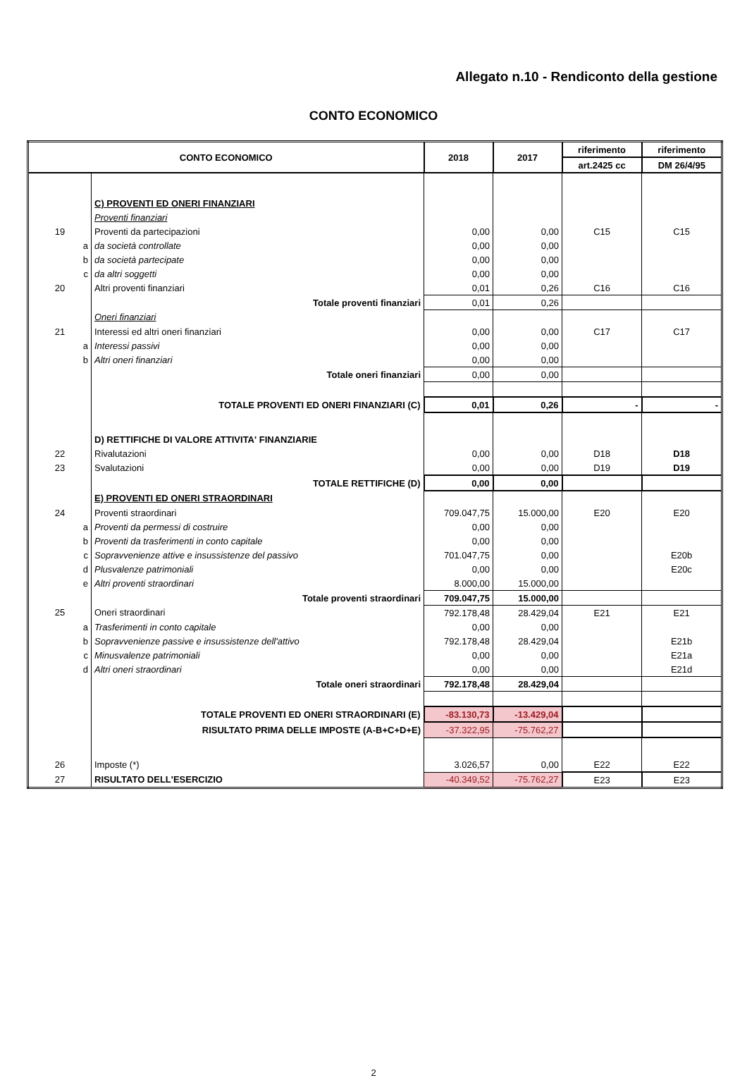Allegato n.10 - Rendiconto della gestione
CONTO ECONOMICO
| CONTO ECONOMICO | | 2018 | 2017 | riferimento | riferimento |
| --- | --- | --- | --- | --- | --- |
| | | | | art.2425 cc | DM 26/4/95 |
| | C) PROVENTI ED ONERI FINANZIARI | | | | |
| | Proventi finanziari | | | | |
| 19 | Proventi da partecipazioni | 0,00 | 0,00 | C15 | C15 |
| a | da società controllate | 0,00 | 0,00 | | |
| b | da società partecipate | 0,00 | 0,00 | | |
| c | da altri soggetti | 0,00 | 0,00 | | |
| 20 | Altri proventi finanziari | 0,01 | 0,26 | C16 | C16 |
| | Totale proventi finanziari | 0,01 | 0,26 | | |
| | Oneri finanziari | | | | |
| 21 | Interessi ed altri oneri finanziari | 0,00 | 0,00 | C17 | C17 |
| a | Interessi passivi | 0,00 | 0,00 | | |
| b | Altri oneri finanziari | 0,00 | 0,00 | | |
| | Totale oneri finanziari | 0,00 | 0,00 | | |
| | TOTALE PROVENTI ED ONERI FINANZIARI (C) | 0,01 | 0,26 | - | - |
| | D) RETTIFICHE DI VALORE ATTIVITA' FINANZIARIE | | | | |
| 22 | Rivalutazioni | 0,00 | 0,00 | D18 | D18 |
| 23 | Svalutazioni | 0,00 | 0,00 | D19 | D19 |
| | TOTALE RETTIFICHE (D) | 0,00 | 0,00 | | |
| | E) PROVENTI ED ONERI STRAORDINARI | | | | |
| 24 | Proventi straordinari | 709.047,75 | 15.000,00 | E20 | E20 |
| a | Proventi da permessi di costruire | 0,00 | 0,00 | | |
| b | Proventi da trasferimenti in conto capitale | 0,00 | 0,00 | | |
| c | Sopravvenienze attive e insussistenze del passivo | 701.047,75 | 0,00 | | E20b |
| d | Plusvalenze patrimoniali | 0,00 | 0,00 | | E20c |
| e | Altri proventi straordinari | 8.000,00 | 15.000,00 | | |
| | Totale proventi straordinari | 709.047,75 | 15.000,00 | | |
| 25 | Oneri straordinari | 792.178,48 | 28.429,04 | E21 | E21 |
| a | Trasferimenti in conto capitale | 0,00 | 0,00 | | |
| b | Sopravvenienze passive e insussistenze dell'attivo | 792.178,48 | 28.429,04 | | E21b |
| c | Minusvalenze patrimoniali | 0,00 | 0,00 | | E21a |
| d | Altri oneri straordinari | 0,00 | 0,00 | | E21d |
| | Totale oneri straordinari | 792.178,48 | 28.429,04 | | |
| | TOTALE PROVENTI ED ONERI STRAORDINARI (E) | -83.130,73 | -13.429,04 | | |
| | RISULTATO PRIMA DELLE IMPOSTE (A-B+C+D+E) | -37.322,95 | -75.762,27 | | |
| 26 | Imposte (*) | 3.026,57 | 0,00 | E22 | E22 |
| 27 | RISULTATO DELL'ESERCIZIO | -40.349,52 | -75.762,27 | E23 | E23 |
2